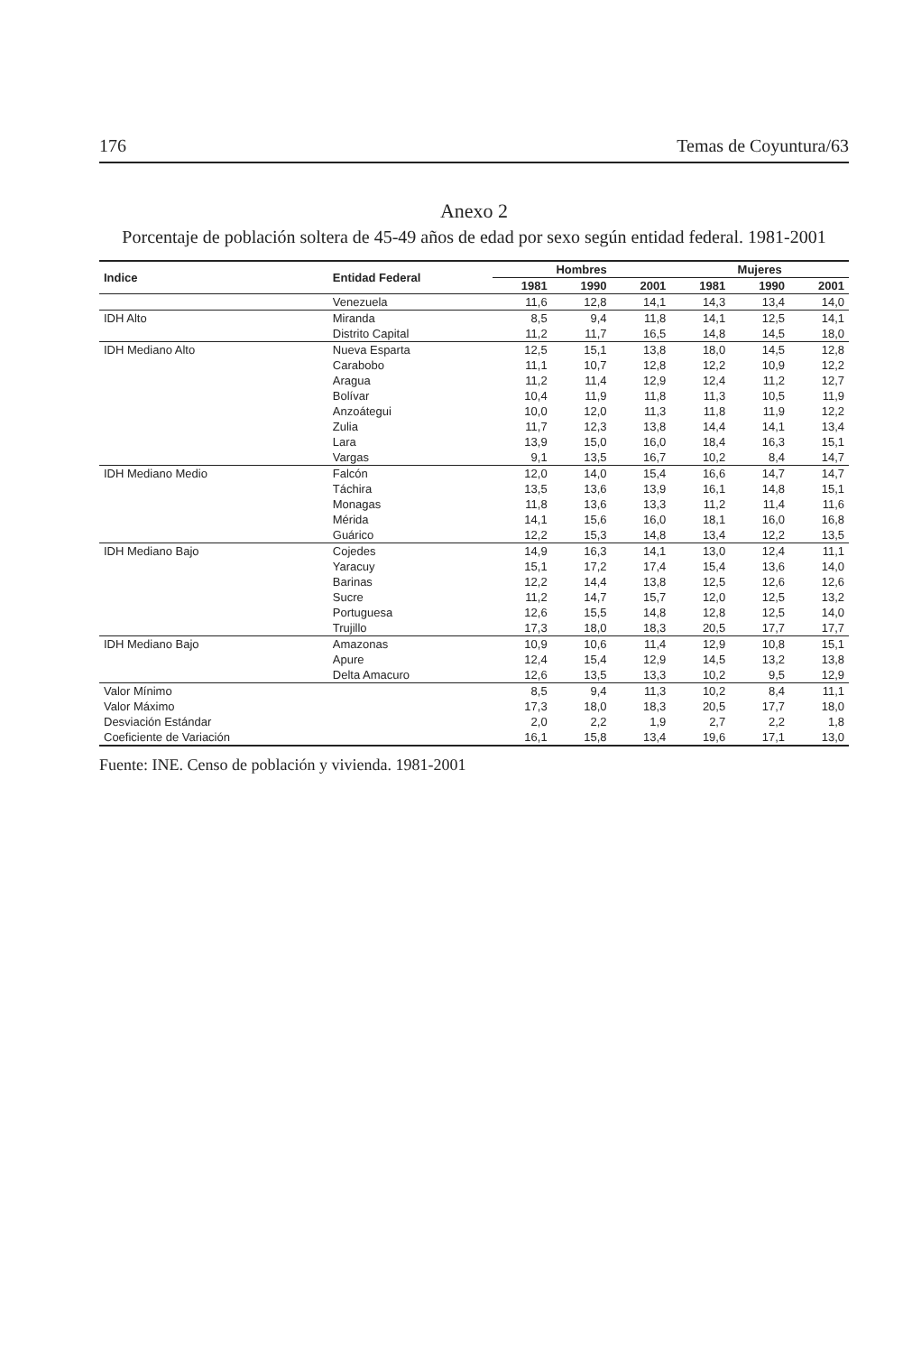176 Temas de Coyuntura/63
Anexo 2
Porcentaje de población soltera de 45-49 años de edad por sexo según entidad federal. 1981-2001
| Indice | Entidad Federal | Hombres | | | Mujeres | | |
| --- | --- | --- | --- | --- | --- | --- | --- |
| | | 1981 | 1990 | 2001 | 1981 | 1990 | 2001 |
| | Venezuela | 11,6 | 12,8 | 14,1 | 14,3 | 13,4 | 14,0 |
| IDH Alto | Miranda | 8,5 | 9,4 | 11,8 | 14,1 | 12,5 | 14,1 |
| | Distrito Capital | 11,2 | 11,7 | 16,5 | 14,8 | 14,5 | 18,0 |
| IDH Mediano Alto | Nueva Esparta | 12,5 | 15,1 | 13,8 | 18,0 | 14,5 | 12,8 |
| | Carabobo | 11,1 | 10,7 | 12,8 | 12,2 | 10,9 | 12,2 |
| | Aragua | 11,2 | 11,4 | 12,9 | 12,4 | 11,2 | 12,7 |
| | Bolívar | 10,4 | 11,9 | 11,8 | 11,3 | 10,5 | 11,9 |
| | Anzoátegui | 10,0 | 12,0 | 11,3 | 11,8 | 11,9 | 12,2 |
| | Zulia | 11,7 | 12,3 | 13,8 | 14,4 | 14,1 | 13,4 |
| | Lara | 13,9 | 15,0 | 16,0 | 18,4 | 16,3 | 15,1 |
| | Vargas | 9,1 | 13,5 | 16,7 | 10,2 | 8,4 | 14,7 |
| IDH Mediano Medio | Falcón | 12,0 | 14,0 | 15,4 | 16,6 | 14,7 | 14,7 |
| | Táchira | 13,5 | 13,6 | 13,9 | 16,1 | 14,8 | 15,1 |
| | Monagas | 11,8 | 13,6 | 13,3 | 11,2 | 11,4 | 11,6 |
| | Mérida | 14,1 | 15,6 | 16,0 | 18,1 | 16,0 | 16,8 |
| | Guárico | 12,2 | 15,3 | 14,8 | 13,4 | 12,2 | 13,5 |
| IDH Mediano Bajo | Cojedes | 14,9 | 16,3 | 14,1 | 13,0 | 12,4 | 11,1 |
| | Yaracuy | 15,1 | 17,2 | 17,4 | 15,4 | 13,6 | 14,0 |
| | Barinas | 12,2 | 14,4 | 13,8 | 12,5 | 12,6 | 12,6 |
| | Sucre | 11,2 | 14,7 | 15,7 | 12,0 | 12,5 | 13,2 |
| | Portuguesa | 12,6 | 15,5 | 14,8 | 12,8 | 12,5 | 14,0 |
| | Trujillo | 17,3 | 18,0 | 18,3 | 20,5 | 17,7 | 17,7 |
| IDH Mediano Bajo | Amazonas | 10,9 | 10,6 | 11,4 | 12,9 | 10,8 | 15,1 |
| | Apure | 12,4 | 15,4 | 12,9 | 14,5 | 13,2 | 13,8 |
| | Delta Amacuro | 12,6 | 13,5 | 13,3 | 10,2 | 9,5 | 12,9 |
| Valor Mínimo | | 8,5 | 9,4 | 11,3 | 10,2 | 8,4 | 11,1 |
| Valor Máximo | | 17,3 | 18,0 | 18,3 | 20,5 | 17,7 | 18,0 |
| Desviación Estándar | | 2,0 | 2,2 | 1,9 | 2,7 | 2,2 | 1,8 |
| Coeficiente de Variación | | 16,1 | 15,8 | 13,4 | 19,6 | 17,1 | 13,0 |
Fuente: INE. Censo de población y vivienda. 1981-2001